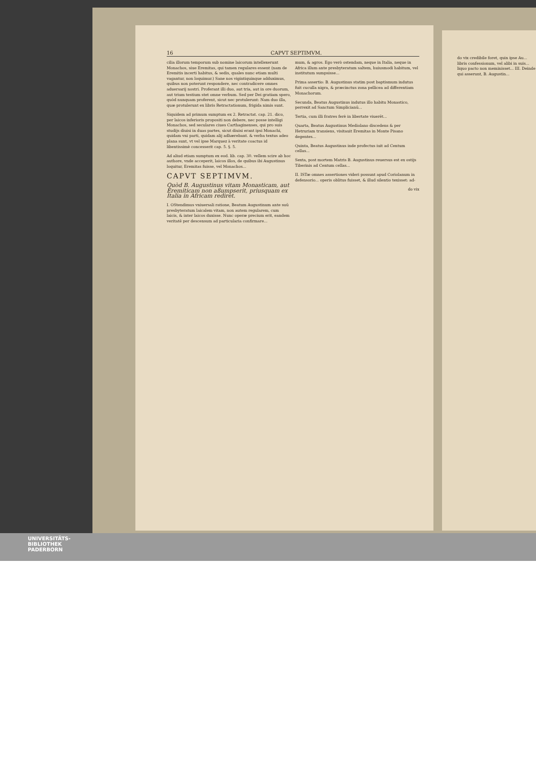16 CAPVT SEPTIMVM.
cilia illorum temporum sub nomine laicorum intellexerunt Monachos, siue Eremitas, qui tamen regulares essent (nam de Eremitis incerti habitus, & sedis, quales nunc etiam multi vagantur, non loquimur.) Sane nos vigintiquinque adduximus, quibus non poterunt respondere, nec contradicere omnes aduersarij nostri. Proferant illi duo, aut tria, aut in ore duorum, aut trium testium stet omne verbum. Sed per Dei gratiam spero, quòd nunquam proferent, sicut nec protulerunt: Nam duo illa, quæ protulerunt ex libris Retractationum, frigida nimis sunt.
Siquidem ad primum sumptum ex 2. Retractat. cap. 21. dico, per laicos inferioris propositi non debere, nec posse intelligi Monachos, sed seculares ciues Carthaginenses, qui pro suis studijs diuisi in duas partes, sicut diuisi erant ipsi Monachi, quidam vni parti, quidam alij adhærebant. & verba textus adeo plana sunt, vt vel ipse Marquez à veritate coactus id libentissimè concesserit cap. 5. §. 5.
Ad aliud etiam sumptum ex eod. lib. cap. 30. vellem scire ab hoc authore, vnde acceperit, laicos illos, de quibus ibi Augustinus loquitur, Eremitas fuisse, vel Monachos...
CAPVT SEPTIMVM.
Quòd B. Augustinus vitam Monasticam, aut Eremiticam non aßumpserit, priusquam ex Italia in Africam rediret.
I. OStendimus vniuersali ratione, Beatum Augustinum ante suū presbyteratum laicalem vitam, non autem regularem, cum laicis, & inter laicos duxisse. Nunc operæ precium erit, eandem veritatē per descensum ad particularia confirmare...
mum, & agros. Ego verò ostendam, neque in Italia, neque in Africa illum ante presbyteratum saltem, huiusmodi habitum, vel institutum sumpsisse...
Prima assertio: B. Augustinus statim post baptismum indutus fuit cuculla nigra, & præcinctus zona pellicea ad differentiam Monachorum.
Secunda, Beatus Augustinus indutus illo habitu Monastico, perrexit ad Sanctum Simplicianū...
Tertia, cum illi fratres ferè in libertate viuerēt...
Quarta, Beatus Augustinus Mediolano discedens & per Hetruriam transiens, visitauit Eremitas in Monte Pisano degentes...
Quinta, Beatus Augustinus inde profectus iuit ad Centum cellas...
Sexta, post mortem Matris B. Augustinus reuersus est ex ostijs Tiberinis ad Centum cellas...
II. ISTæ omnes assertiones videri possunt apud Coriolanum in defensorio... operis oblitus fuisset, & illud silentio texisset: ad-
do vix
do vix credibile foret, quin ipse Au... libris confessionum, vel alibi in suis... liquo pacto non meminisset... III. Deinde qui asserunt, B. Augustin...
UNIVERSITÄTS-
BIBLIOTHEK
PADERBORN